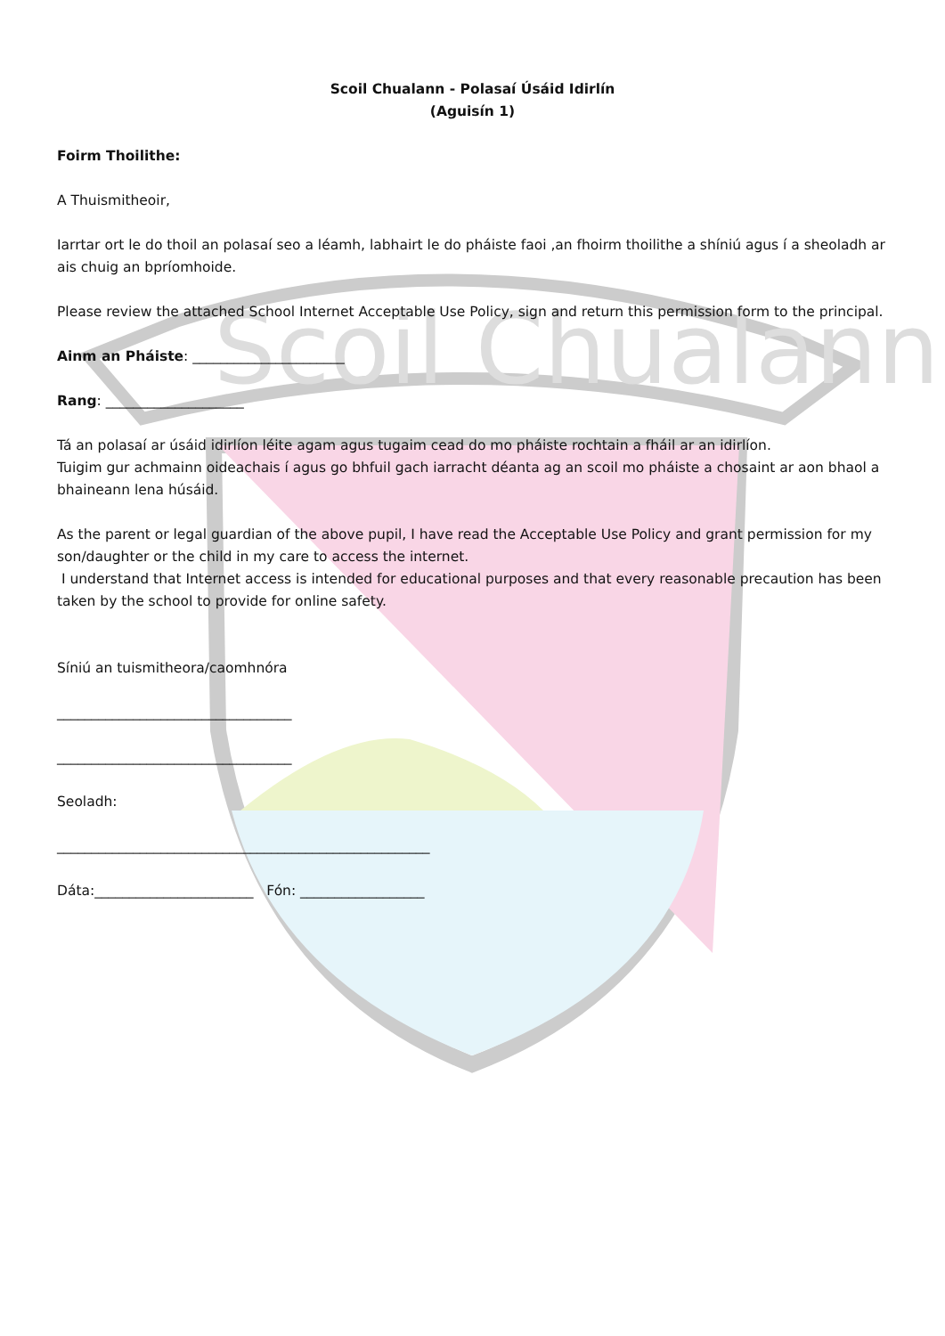Scoil Chualann
Scoil Chualann - Polasaí Úsáid Idirlín
(Aguisín 1)
Foirm Thoilithe:
A Thuismitheoir,
Iarrtar ort le do thoil an polasaí seo a léamh, labhairt le do pháiste faoi ,an fhoirm thoilithe a shíniú agus í a sheoladh ar ais chuig an bpríomhoide.
Please review the attached School Internet Acceptable Use Policy, sign and return this permission form to the principal.
Ainm an Pháiste: ______________________
Rang: ____________________
Tá an polasaí ar úsáid idirlíon léite agam agus tugaim cead do mo pháiste rochtain a fháil ar an idirlíon.
Tuigim gur achmainn oideachais í agus go bhfuil gach iarracht déanta ag an scoil mo pháiste a chosaint ar aon bhaol a bhaineann lena húsáid.
As the parent or legal guardian of the above pupil, I have read the Acceptable Use Policy and grant permission for my son/daughter or the child in my care to access the internet.
I understand that Internet access is intended for educational purposes and that every reasonable precaution has been taken by the school to provide for online safety.
Síniú an tuismitheora/caomhnóra
__________________________________
__________________________________
Seoladh:
______________________________________________________
Dáta:_______________________ Fón: __________________